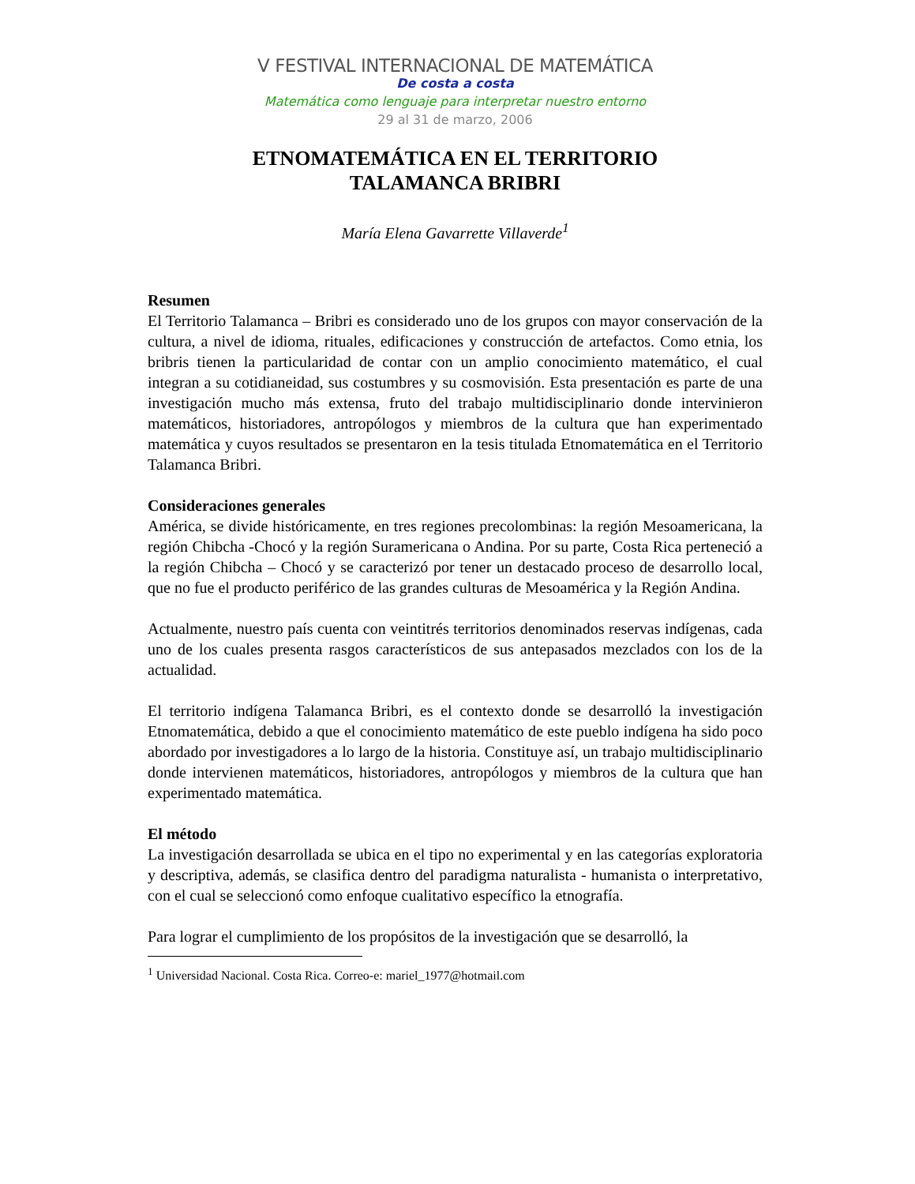V FESTIVAL INTERNACIONAL DE MATEMÁTICA
De costa a costa
Matemática como lenguaje para interpretar nuestro entorno
29 al 31 de marzo, 2006
ETNOMATEMÁTICA EN EL TERRITORIO
TALAMANCA BRIBRI
María Elena Gavarrette Villaverde<sup>1</sup>
Resumen
El Territorio Talamanca – Bribri es considerado uno de los grupos con mayor conservación de la cultura, a nivel de idioma, rituales, edificaciones y construcción de artefactos. Como etnia, los bribris tienen la particularidad de contar con un amplio conocimiento matemático, el cual integran a su cotidianeidad, sus costumbres y su cosmovisión. Esta presentación es parte de una investigación mucho más extensa, fruto del trabajo multidisciplinario donde intervinieron matemáticos, historiadores, antropólogos y miembros de la cultura que han experimentado matemática y cuyos resultados se presentaron en la tesis titulada Etnomatemática en el Territorio Talamanca Bribri.
Consideraciones generales
América, se divide históricamente, en tres regiones precolombinas: la región Mesoamericana, la región Chibcha -Chocó y la región Suramericana o Andina. Por su parte, Costa Rica perteneció a la región Chibcha – Chocó y se caracterizó por tener un destacado proceso de desarrollo local, que no fue el producto periférico de las grandes culturas de Mesoamérica y la Región Andina.
Actualmente, nuestro país cuenta con veintitrés territorios denominados reservas indígenas, cada uno de los cuales presenta rasgos característicos de sus antepasados mezclados con los de la actualidad.
El territorio indígena Talamanca Bribri, es el contexto donde se desarrolló la investigación Etnomatemática, debido a que el conocimiento matemático de este pueblo indígena ha sido poco abordado por investigadores a lo largo de la historia. Constituye así, un trabajo multidisciplinario donde intervienen matemáticos, historiadores, antropólogos y miembros de la cultura que han experimentado matemática.
El método
La investigación desarrollada se ubica en el tipo no experimental y en las categorías exploratoria y descriptiva, además, se clasifica dentro del paradigma naturalista - humanista o interpretativo, con el cual se seleccionó como enfoque cualitativo específico la etnografía.
Para lograr el cumplimiento de los propósitos de la investigación que se desarrolló, la
<sup>1</sup> Universidad Nacional. Costa Rica. Correo-e: mariel_1977@hotmail.com